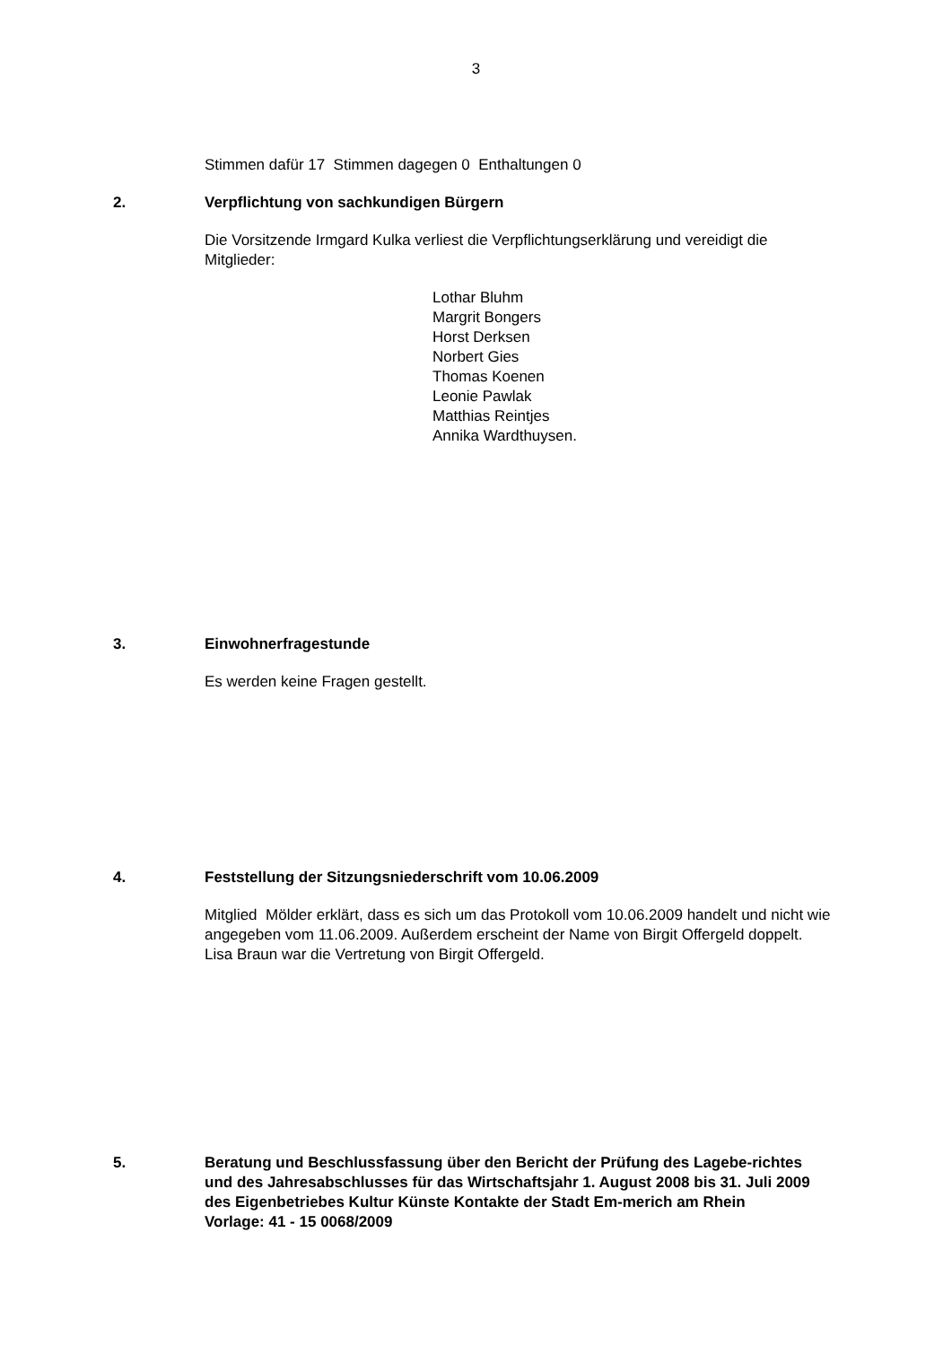3
Stimmen dafür 17 Stimmen dagegen 0 Enthaltungen 0
2. Verpflichtung von sachkundigen Bürgern
Die Vorsitzende Irmgard Kulka verliest die Verpflichtungserklärung und vereidigt die Mitglieder:
Lothar Bluhm
Margrit Bongers
Horst Derksen
Norbert Gies
Thomas Koenen
Leonie Pawlak
Matthias Reintjes
Annika Wardthuysen.
3. Einwohnerfragestunde
Es werden keine Fragen gestellt.
4. Feststellung der Sitzungsniederschrift vom 10.06.2009
Mitglied Mölder erklärt, dass es sich um das Protokoll vom 10.06.2009 handelt und nicht wie angegeben vom 11.06.2009. Außerdem erscheint der Name von Birgit Offergeld doppelt. Lisa Braun war die Vertretung von Birgit Offergeld.
5. Beratung und Beschlussfassung über den Bericht der Prüfung des Lagebe-richtes und des Jahresabschlusses für das Wirtschaftsjahr 1. August 2008 bis 31. Juli 2009 des Eigenbetriebes Kultur Künste Kontakte der Stadt Em-merich am Rhein
Vorlage: 41 - 15 0068/2009